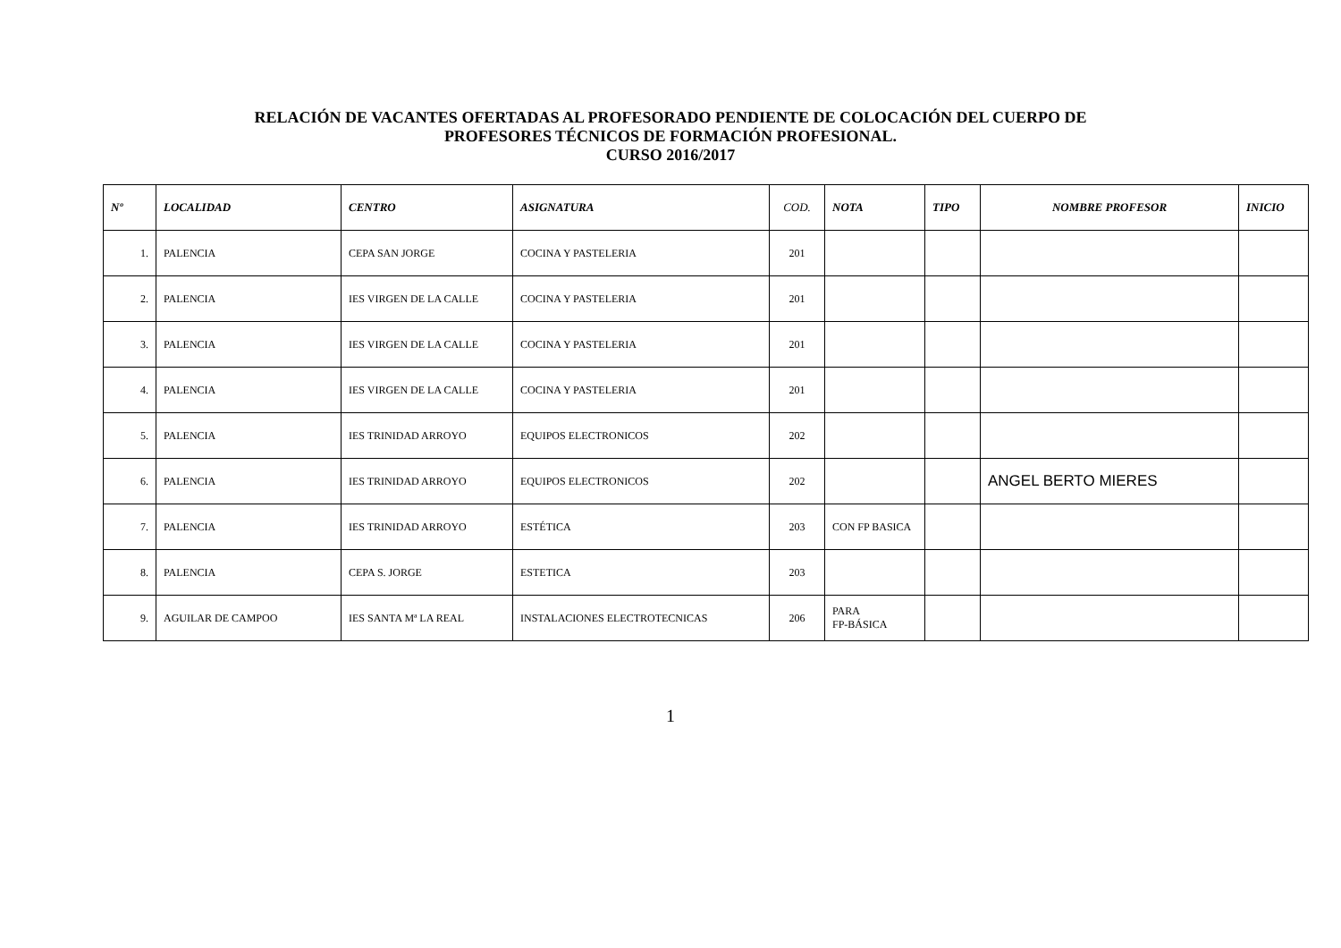RELACIÓN DE VACANTES OFERTADAS AL PROFESORADO PENDIENTE DE COLOCACIÓN DEL CUERPO DE
PROFESORES TÉCNICOS DE FORMACIÓN PROFESIONAL.
CURSO 2016/2017
| Nº | LOCALIDAD | CENTRO | ASIGNATURA | COD. | NOTA | TIPO | NOMBRE PROFESOR | INICIO |
| --- | --- | --- | --- | --- | --- | --- | --- | --- |
| 1. | PALENCIA | CEPA SAN JORGE | COCINA Y PASTELERIA | 201 | | | | |
| 2. | PALENCIA | IES VIRGEN DE LA CALLE | COCINA Y PASTELERIA | 201 | | | | |
| 3. | PALENCIA | IES VIRGEN DE LA CALLE | COCINA Y PASTELERIA | 201 | | | | |
| 4. | PALENCIA | IES VIRGEN DE LA CALLE | COCINA Y PASTELERIA | 201 | | | | |
| 5. | PALENCIA | IES TRINIDAD ARROYO | EQUIPOS ELECTRONICOS | 202 | | | | |
| 6. | PALENCIA | IES TRINIDAD ARROYO | EQUIPOS ELECTRONICOS | 202 | | | ANGEL BERTO MIERES | |
| 7. | PALENCIA | IES TRINIDAD ARROYO | ESTÉTICA | 203 | CON FP BASICA | | | |
| 8. | PALENCIA | CEPA S. JORGE | ESTETICA | 203 | | | | |
| 9. | AGUILAR DE CAMPOO | IES SANTA Mª LA REAL | INSTALACIONES ELECTROTECNICAS | 206 | PARA FP-BÁSICA | | | |
1